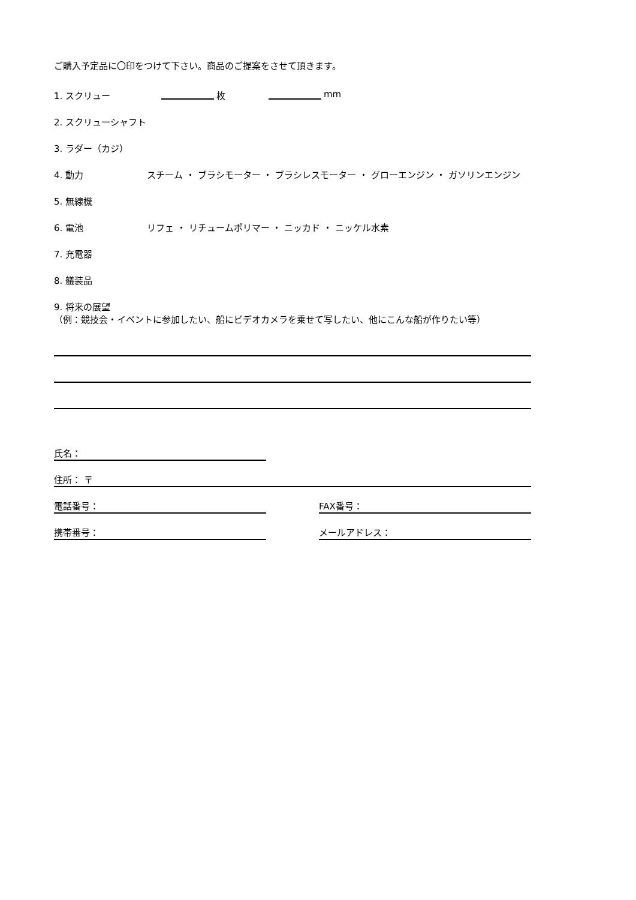ご購入予定品に〇印をつけて下さい。商品のご提案をさせて頂きます。
1. スクリュー 枚 mm
2. スクリューシャフト
3. ラダー（カジ）
4. 動力 スチーム ・ ブラシモーター ・ ブラシレスモーター ・ グローエンジン ・ ガソリンエンジン
5. 無線機
6. 電池 リフェ ・ リチュームポリマー ・ ニッカド ・ ニッケル水素
7. 充電器
8. 艤装品
9. 将来の展望
（例：競技会・イベントに参加したい、船にビデオカメラを乗せて写したい、他にこんな船が作りたい等）
氏名：
住所： 〒
電話番号：
FAX番号：
携帯番号：
メールアドレス：